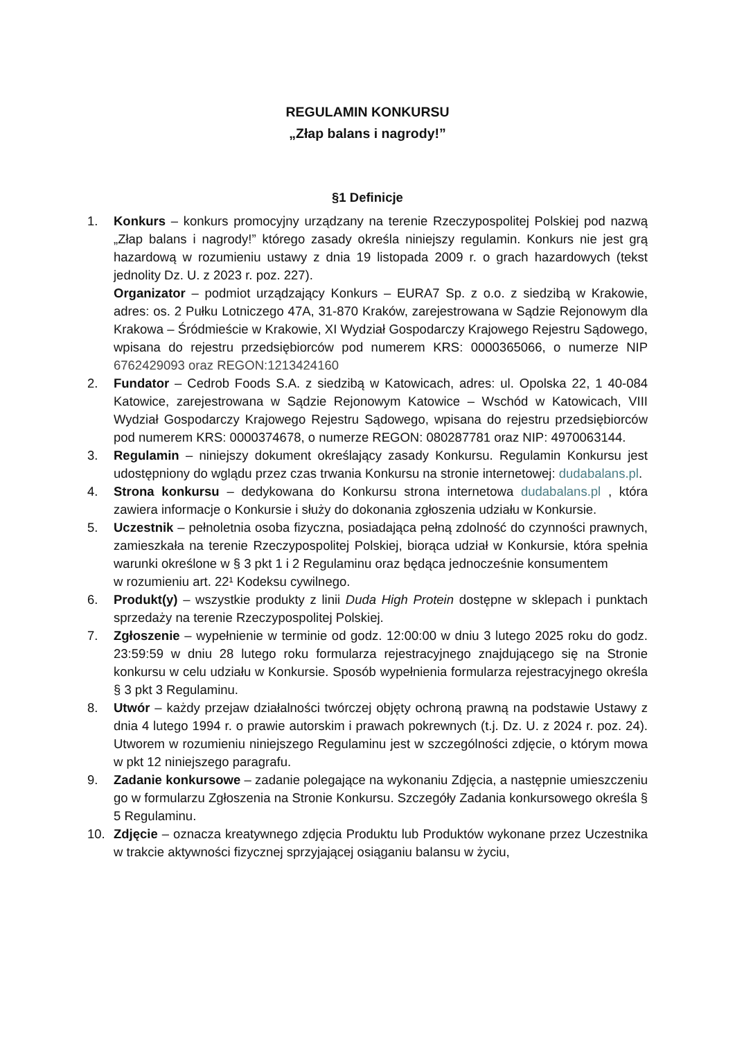REGULAMIN KONKURSU
„Złap balans i nagrody!”
§1 Definicje
1. Konkurs – konkurs promocyjny urządzany na terenie Rzeczypospolitej Polskiej pod nazwą „Złap balans i nagrody!” którego zasady określa niniejszy regulamin. Konkurs nie jest grą hazardową w rozumieniu ustawy z dnia 19 listopada 2009 r. o grach hazardowych (tekst jednolity Dz. U. z 2023 r. poz. 227).
Organizator – podmiot urządzający Konkurs – EURA7 Sp. z o.o. z siedzibą w Krakowie, adres: os. 2 Pułku Lotniczego 47A, 31-870 Kraków, zarejestrowana w Sądzie Rejonowym dla Krakowa – Śródmieście w Krakowie, XI Wydział Gospodarczy Krajowego Rejestru Sądowego, wpisana do rejestru przedsiębiorców pod numerem KRS: 0000365066, o numerze NIP 6762429093 oraz REGON:1213424160
2. Fundator – Cedrob Foods S.A. z siedzibą w Katowicach, adres: ul. Opolska 22, 1 40-084 Katowice, zarejestrowana w Sądzie Rejonowym Katowice – Wschód w Katowicach, VIII Wydział Gospodarczy Krajowego Rejestru Sądowego, wpisana do rejestru przedsiębiorców pod numerem KRS: 0000374678, o numerze REGON: 080287781 oraz NIP: 4970063144.
3. Regulamin – niniejszy dokument określający zasady Konkursu. Regulamin Konkursu jest udostępniony do wglądu przez czas trwania Konkursu na stronie internetowej: dudabalans.pl.
4. Strona konkursu – dedykowana do Konkursu strona internetowa dudabalans.pl , która zawiera informacje o Konkursie i służy do dokonania zgłoszenia udziału w Konkursie.
5. Uczestnik – pełnoletnia osoba fizyczna, posiadająca pełną zdolność do czynności prawnych, zamieszkała na terenie Rzeczypospolitej Polskiej, biorąca udział w Konkursie, która spełnia warunki określone w § 3 pkt 1 i 2 Regulaminu oraz będąca jednocześnie konsumentem
w rozumieniu art. 22¹ Kodeksu cywilnego.
6. Produkt(y) – wszystkie produkty z linii Duda High Protein dostępne w sklepach i punktach sprzedaży na terenie Rzeczypospolitej Polskiej.
7. Zgłoszenie – wypełnienie w terminie od godz. 12:00:00 w dniu 3 lutego 2025 roku do godz. 23:59:59 w dniu 28 lutego roku formularza rejestracyjnego znajdującego się na Stronie konkursu w celu udziału w Konkursie. Sposób wypełnienia formularza rejestracyjnego określa § 3 pkt 3 Regulaminu.
8. Utwór – każdy przejaw działalności twórczej objęty ochroną prawną na podstawie Ustawy z dnia 4 lutego 1994 r. o prawie autorskim i prawach pokrewnych (t.j. Dz. U. z 2024 r. poz. 24). Utworem w rozumieniu niniejszego Regulaminu jest w szczególności zdjęcie, o którym mowa w pkt 12 niniejszego paragrafu.
9. Zadanie konkursowe – zadanie polegające na wykonaniu Zdjęcia, a następnie umieszczeniu go w formularzu Zgłoszenia na Stronie Konkursu. Szczegóły Zadania konkursowego określa § 5 Regulaminu.
10. Zdjęcie – oznacza kreatywnego zdjęcia Produktu lub Produktów wykonane przez Uczestnika w trakcie aktywności fizycznej sprzyjającej osiąganiu balansu w życiu,